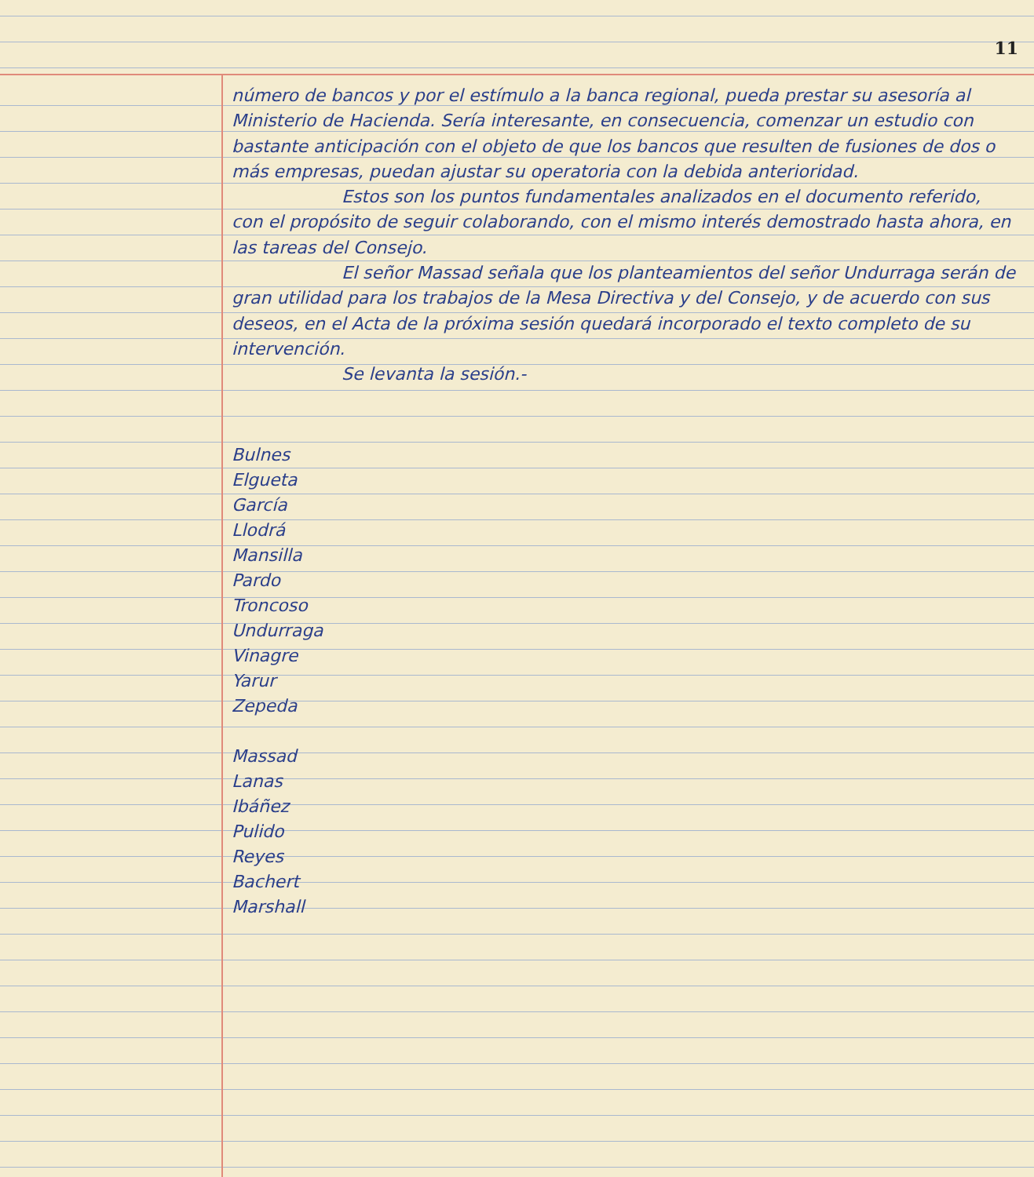11
número de bancos y por el estímulo a la banca regional, pueda prestar su asesoría al Ministerio de Hacienda. Sería interesante, en consecuencia, comenzar un estudio con bastante anticipación con el objeto de que los bancos que resulten de fusiones de dos o más empresas, puedan ajustar su operatoria con la debida anterioridad.
Estos son los puntos fundamentales analizados en el documento referido, con el propósito de seguir colaborando, con el mismo interés demostrado hasta ahora, en las tareas del Consejo.
El señor Massad señala que los planteamientos del señor Undurraga serán de gran utilidad para los trabajos de la Mesa Directiva y del Consejo, y de acuerdo con sus deseos, en el Acta de la próxima sesión quedará incorporado el texto completo de su intervención.
Se levanta la sesión.-
Bulnes
Elgueta
García
Llodrá
Mansilla
Pardo
Troncoso
Undurraga
Vinagre
Yarur
Zepeda
Massad
Lanas
Ibáñez
Pulido
Reyes
Bachert
Marshall